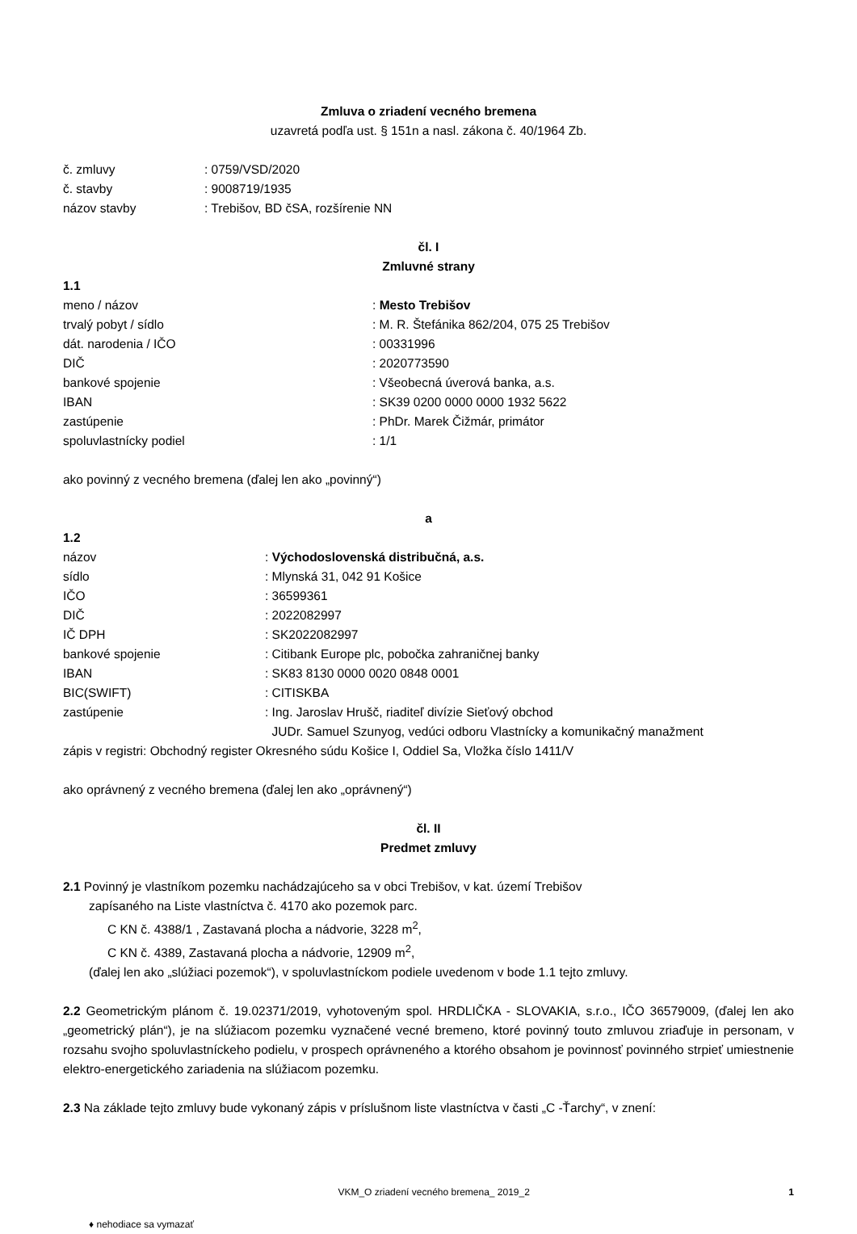Zmluva o zriadení vecného bremena
uzavretá podľa ust. § 151n a nasl. zákona č. 40/1964 Zb.
č. zmluvy: 0759/VSD/2020
č. stavby: 9008719/1935
názov stavby: Trebišov, BD čSA, rozšírenie NN
čl. I
Zmluvné strany
1.1
meno / názov: Mesto Trebišov
trvalý pobyt / sídlo: M. R. Štefánika 862/204, 075 25 Trebišov
dát. narodenia / IČO: 00331996
DIČ: 2020773590
bankové spojenie: Všeobecná úverová banka, a.s.
IBAN: SK39 0200 0000 0000 1932 5622
zastúpenie: PhDr. Marek Čižmár, primátor
spoluvlastnícky podiel: 1/1
ako povinný z vecného bremena (ďalej len ako „povinný“)
a
1.2
názov: Východoslovenská distribučná, a.s.
sídlo: Mlynská 31, 042 91 Košice
IČO: 36599361
DIČ: 2022082997
IČ DPH: SK2022082997
bankové spojenie: Citibank Europe plc, pobočka zahraničnej banky
IBAN: SK83 8130 0000 0020 0848 0001
BIC(SWIFT): CITISKBA
zastúpenie: Ing. Jaroslav Hrušč, riaditeľ divízie Sieťový obchod
JUDr. Samuel Szunyog, vedúci odboru Vlastnícky a komunikačný manažment
zápis v registri: Obchodný register Okresného súdu Košice I, Oddiel Sa, Vložka číslo 1411/V
ako oprávnený z vecného bremena (ďalej len ako „oprávnený“)
čl. II
Predmet zmluvy
2.1 Povinný je vlastníkom pozemku nachádzajúceho sa v obci Trebišov, v kat. území Trebišov
zapísaného na Liste vlastníctva č. 4170 ako pozemok parc.
C KN č. 4388/1 , Zastavaná plocha a nádvorie, 3228 m<sup>2</sup>,
C KN č. 4389, Zastavaná plocha a nádvorie, 12909 m<sup>2</sup>,
(ďalej len ako „slúžiaci pozemok“), v spoluvlastníckom podiele uvedenom v bode 1.1 tejto zmluvy.
2.2 Geometrickým plánom č. 19.02371/2019, vyhotoveným spol. HRDLIČKA - SLOVAKIA, s.r.o., IČO 36579009, (ďalej len ako „geometrický plán“), je na slúžiacom pozemku vyznačené vecné bremeno, ktoré povinný touto zmluvou zriaďuje in personam, v rozsahu svojho spoluvlastníckeho podielu, v prospech oprávneného a ktorého obsahom je povinnosť povinného strpieť umiestnenie elektro-energetického zariadenia na slúžiacom pozemku.
2.3 Na základe tejto zmluvy bude vykonaný zápis v príslušnom liste vlastníctva v časti „C -Ťarchy“, v znení:
VKM_O zriadení vecného bremena_ 2019_2 1
♦ nehodiace sa vymazať